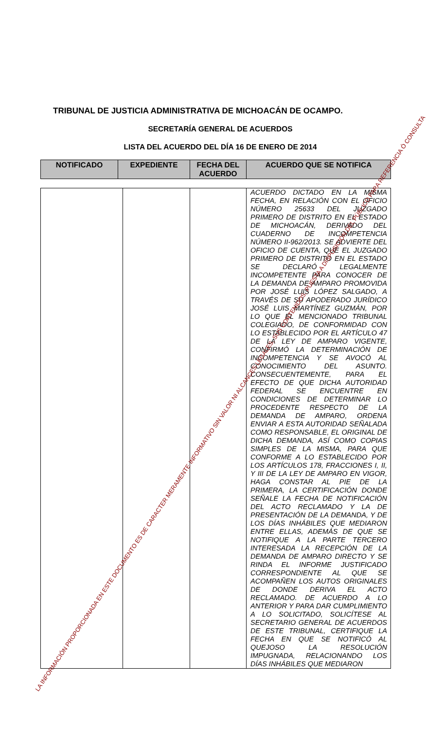TRIBUNAL DE JUSTICIA ADMINISTRATIVA DE MICHOACÁN DE OCAMPO.
SECRETARÍA GENERAL DE ACUERDOS
LISTA DEL ACUERDO DEL DÍA 16 DE ENERO DE 2014
| NOTIFICADO | EXPEDIENTE | FECHA DEL ACUERDO | ACUERDO QUE SE NOTIFICA |
| --- | --- | --- | --- |
| | | | ACUERDO DICTADO EN LA MISMA FECHA, EN RELACIÓN CON EL OFICIO NÚMERO 25633 DEL JUZGADO PRIMERO DE DISTRITO EN EL ESTADO DE MICHOACÁN, DERIVADO DEL CUADERNO DE INCOMPETENCIA NÚMERO II-962/2013. SE ADVIERTE DEL OFICIO DE CUENTA, QUE EL JUZGADO PRIMERO DE DISTRITO EN EL ESTADO SE DECLARÓ LEGALMENTE INCOMPETENTE PARA CONOCER DE LA DEMANDA DE AMPARO PROMOVIDA POR JOSÉ LUIS LÓPEZ SALGADO, A TRAVÉS DE SU APODERADO JURÍDICO JOSÉ LUIS MARTÍNEZ GUZMÁN, POR LO QUE EL MENCIONADO TRIBUNAL COLEGIADO, DE CONFORMIDAD CON LO ESTABLECIDO POR EL ARTÍCULO 47 DE LA LEY DE AMPARO VIGENTE, CONFIRMÓ LA DETERMINACIÓN DE INCOMPETENCIA Y SE AVOCÓ AL CONOCIMIENTO DEL ASUNTO. CONSECUENTEMENTE, PARA EL EFECTO DE QUE DICHA AUTORIDAD FEDERAL SE ENCUENTRE EN CONDICIONES DE DETERMINAR LO PROCEDENTE RESPECTO DE LA DEMANDA DE AMPARO, ORDENA ENVIAR A ESTA AUTORIDAD SEÑALADA COMO RESPONSABLE, EL ORIGINAL DE DICHA DEMANDA, ASÍ COMO COPIAS SIMPLES DE LA MISMA, PARA QUE CONFORME A LO ESTABLECIDO POR LOS ARTÍCULOS 178, FRACCIONES I, II, Y III DE LA LEY DE AMPARO EN VIGOR, HAGA CONSTAR AL PIE DE LA PRIMERA, LA CERTIFICACIÓN DONDE SEÑALE LA FECHA DE NOTIFICACIÓN DEL ACTO RECLAMADO Y LA DE PRESENTACIÓN DE LA DEMANDA, Y DE LOS DÍAS INHÁBILES QUE MEDIARON ENTRE ELLAS, ADEMÁS DE QUE SE NOTIFIQUE A LA PARTE TERCERO INTERESADA LA RECEPCIÓN DE LA DEMANDA DE AMPARO DIRECTO Y SE RINDA EL INFORME JUSTIFICADO CORRESPONDIENTE AL QUE SE ACOMPAÑEN LOS AUTOS ORIGINALES DE DONDE DERIVA EL ACTO RECLAMADO. DE ACUERDO A LO ANTERIOR Y PARA DAR CUMPLIMIENTO A LO SOLICITADO, SOLICÍTESE AL SECRETARIO GENERAL DE ACUERDOS DE ESTE TRIBUNAL, CERTIFIQUE LA FECHA EN QUE SE NOTIFICÓ AL QUEJOSO LA RESOLUCIÓN IMPUGNADA, RELACIONANDO LOS DÍAS INHÁBILES QUE MEDIARON |
LA INFORMACIÓN PROPORCIONADA EN ESTE DOCUMENTO ES DE CARACTER MERAMENTE INFORMATIVO SIN VALOR NI ALCANCES LEGALES, SUS CONTENIDOS, PUESTA A DISPOSICIÓN DEL PÚBLICO PARA REFERENCIA Ó CONSULTA